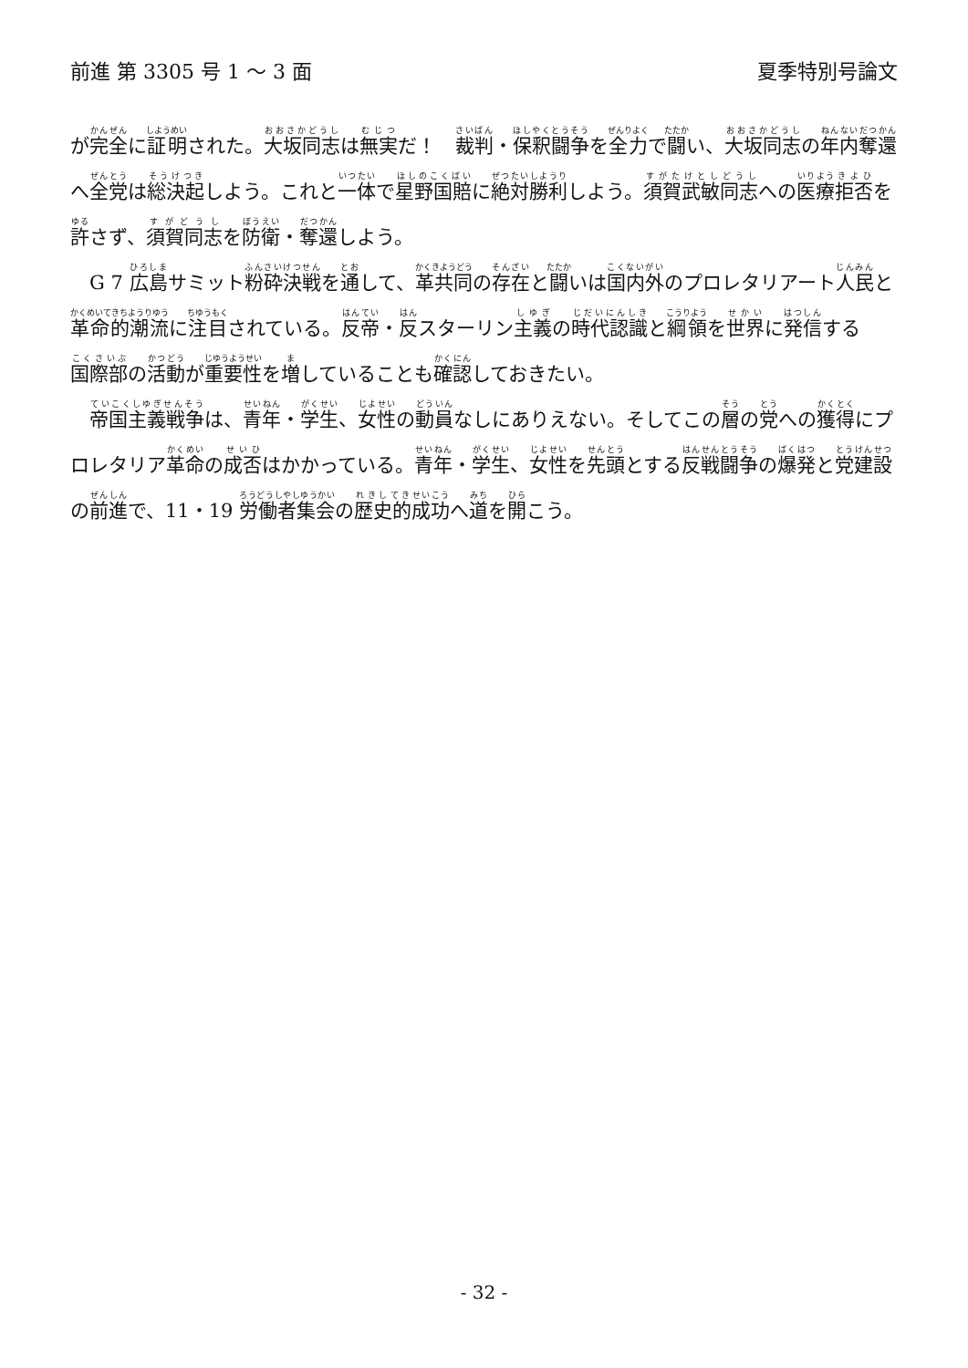前進 第 3305 号 1 ～ 3 面 夏季特別号論文
が完全に証明された。大坂同志は無実だ！　裁判・保釈闘争を全力で闘い、大坂同志の年内奪還へ全党は総決起しよう。これと一体で星野国賠に絶対勝利しよう。須賀武敏同志への医療拒否を許さず、須賀同志を防衛・奪還しよう。
　G 7 広島サミット粉砕決戦を通して、革共同の存在と闘いは国内外のプロレタリアート人民と革命的潮流に注目されている。反帝・反スターリン主義の時代認識と綱領を世界に発信する国際部の活動が重要性を増していることも確認しておきたい。
　帝国主義戦争は、青年・学生、女性の動員なしにありえない。そしてこの層の党への獲得にプロレタリア革命の成否はかかっている。青年・学生、女性を先頭とする反戦闘争の爆発と党建設の前進で、11・19 労働者集会の歴史的成功へ道を開こう。
- 32 -